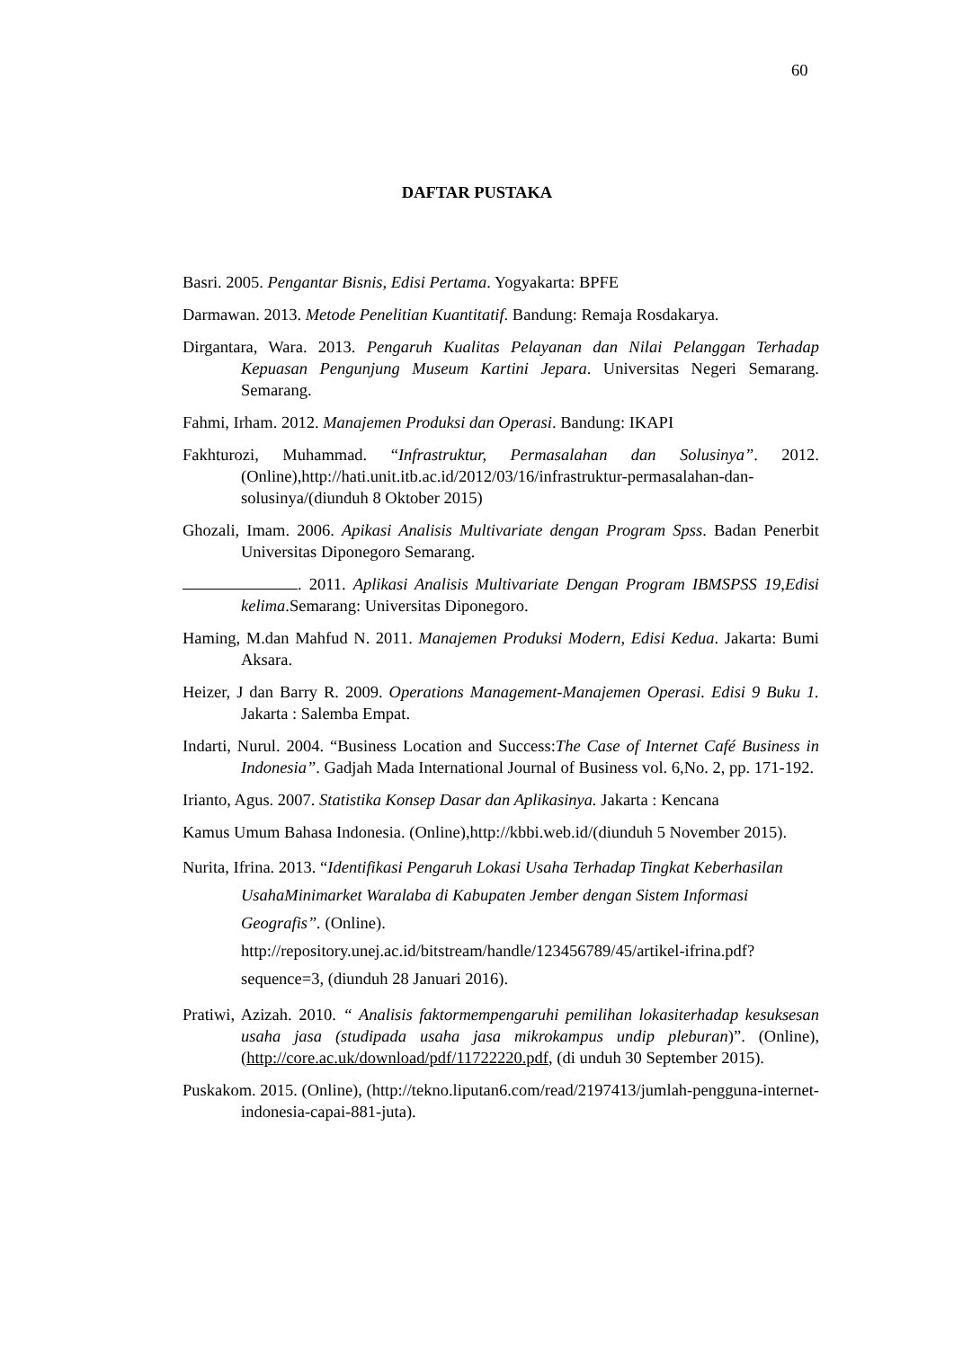60
DAFTAR PUSTAKA
Basri. 2005. Pengantar Bisnis, Edisi Pertama. Yogyakarta: BPFE
Darmawan. 2013. Metode Penelitian Kuantitatif. Bandung: Remaja Rosdakarya.
Dirgantara, Wara. 2013. Pengaruh Kualitas Pelayanan dan Nilai Pelanggan Terhadap Kepuasan Pengunjung Museum Kartini Jepara. Universitas Negeri Semarang. Semarang.
Fahmi, Irham. 2012. Manajemen Produksi dan Operasi. Bandung: IKAPI
Fakhturozi, Muhammad. “Infrastruktur, Permasalahan dan Solusinya”. 2012. (Online),http://hati.unit.itb.ac.id/2012/03/16/infrastruktur-permasalahan-dan-solusinya/(diunduh 8 Oktober 2015)
Ghozali, Imam. 2006. Apikasi Analisis Multivariate dengan Program Spss. Badan Penerbit Universitas Diponegoro Semarang.
. 2011. Aplikasi Analisis Multivariate Dengan Program IBMSPSS 19,Edisi kelima.Semarang: Universitas Diponegoro.
Haming, M.dan Mahfud N. 2011. Manajemen Produksi Modern, Edisi Kedua. Jakarta: Bumi Aksara.
Heizer, J dan Barry R. 2009. Operations Management-Manajemen Operasi. Edisi 9 Buku 1. Jakarta : Salemba Empat.
Indarti, Nurul. 2004. “Business Location and Success:The Case of Internet Café Business in Indonesia”. Gadjah Mada International Journal of Business vol. 6,No. 2, pp. 171-192.
Irianto, Agus. 2007. Statistika Konsep Dasar dan Aplikasinya. Jakarta : Kencana
Kamus Umum Bahasa Indonesia. (Online),http://kbbi.web.id/(diunduh 5 November 2015).
Nurita, Ifrina. 2013. “Identifikasi Pengaruh Lokasi Usaha Terhadap Tingkat Keberhasilan UsahaMinimarket Waralaba di Kabupaten Jember dengan Sistem Informasi Geografis”. (Online). http://repository.unej.ac.id/bitstream/handle/123456789/45/artikel-ifrina.pdf?sequence=3, (diunduh 28 Januari 2016).
Pratiwi, Azizah. 2010. “ Analisis faktormempengaruhi pemilihan lokasiterhadap kesuksesan usaha jasa (studipada usaha jasa mikrokampus undip pleburan)”. (Online), (http://core.ac.uk/download/pdf/11722220.pdf, (di unduh 30 September 2015).
Puskakom. 2015. (Online), (http://tekno.liputan6.com/read/2197413/jumlah-pengguna-internet-indonesia-capai-881-juta).